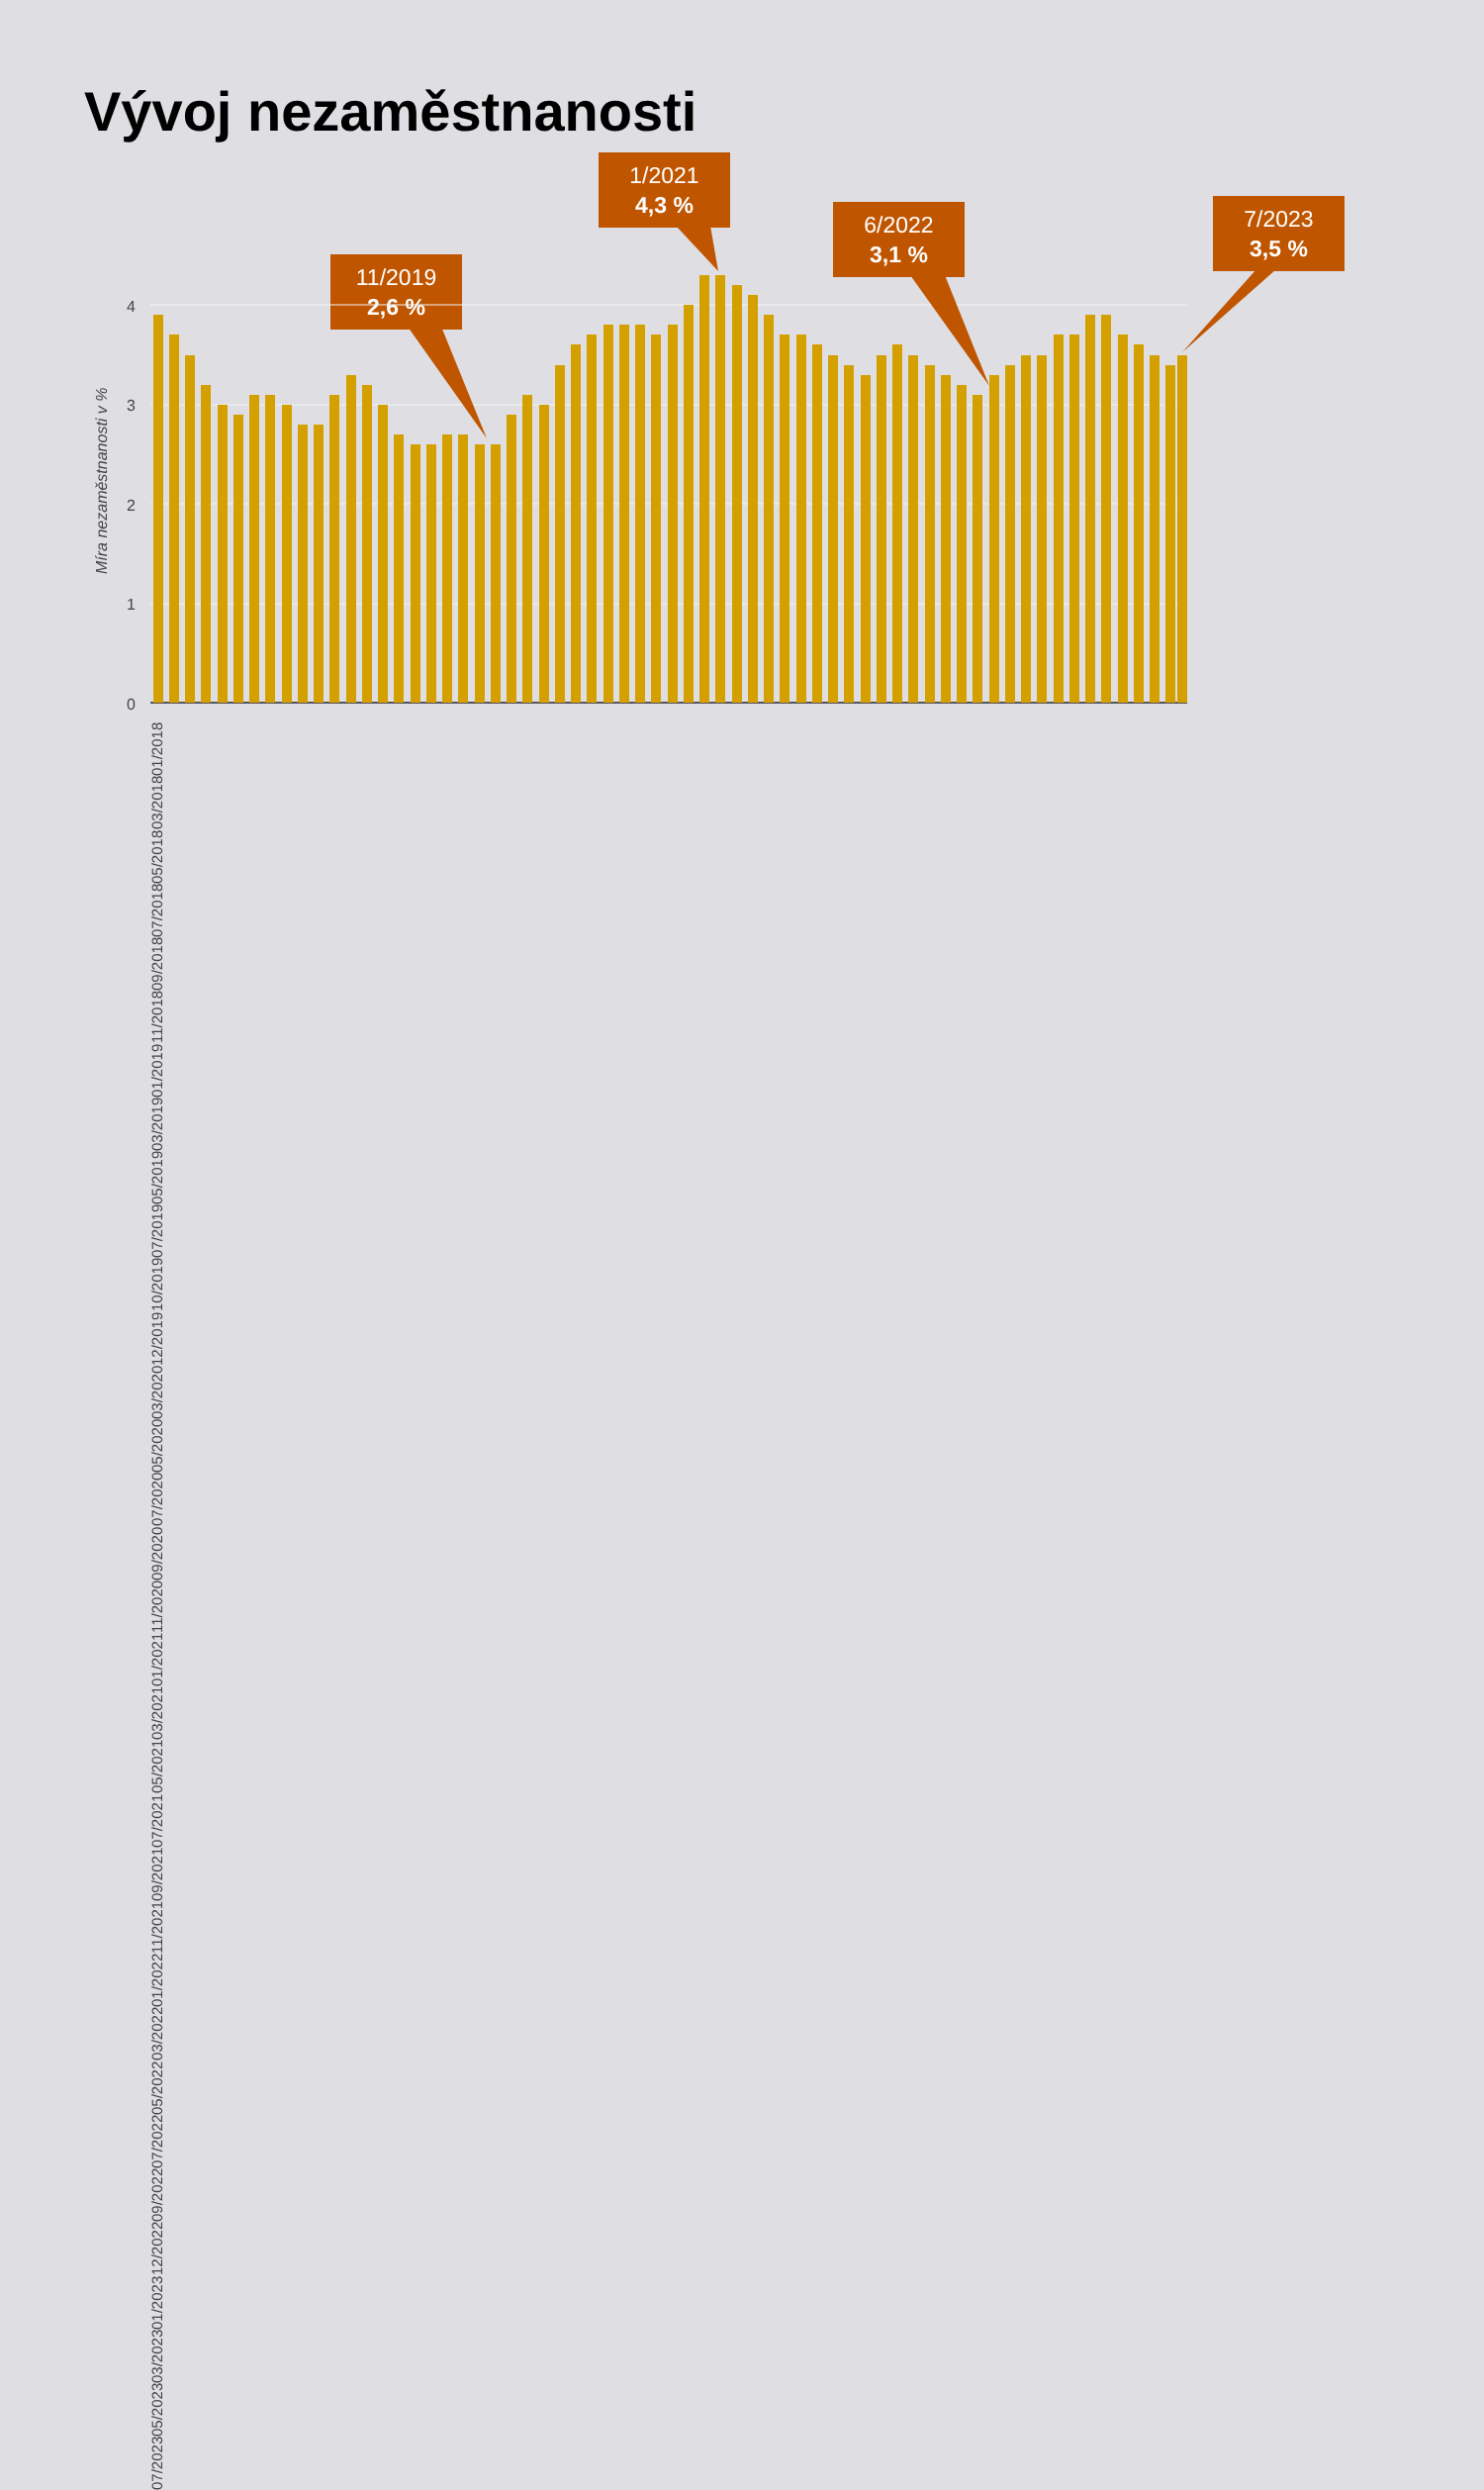Vývoj nezaměstnanosti
11/2019
2,6 %
1/2021
4,3 %
6/2022
3,1 %
7/2023
3,5 %
4
3
2
1
0
Míra nezaměstnanosti v %
01/2018 03/2018 05/2018 07/2018 09/2018 11/2018 01/2019 03/2019 05/2019 07/2019 10/2019 12/2019 03/2020 05/2020 07/2020 09/2020 11/2020 01/2021 03/2021 05/2021 07/2021 09/2021 11/2021 01/2022 03/2022 05/2022 07/2022 09/2022 12/2022 01/2023 03/2023 05/2023 07/2023